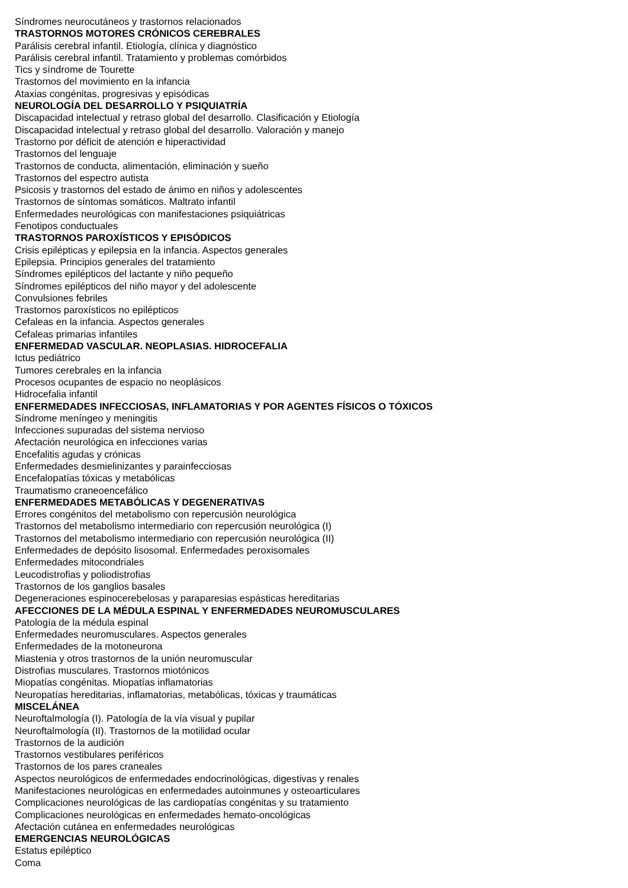Síndromes neurocutáneos y trastornos relacionados
TRASTORNOS MOTORES CRÓNICOS CEREBRALES
Parálisis cerebral infantil. Etiología, clínica y diagnóstico
Parálisis cerebral infantil. Tratamiento y problemas comórbidos
Tics y síndrome de Tourette
Trastornos del movimiento en la infancia
Ataxias congénitas, progresivas y episódicas
NEUROLOGÍA DEL DESARROLLO Y PSIQUIATRÍA
Discapacidad intelectual y retraso global del desarrollo. Clasificación y Etiología
Discapacidad intelectual y retraso global del desarrollo. Valoración y manejo
Trastorno por déficit de atención e hiperactividad
Trastornos del lenguaje
Trastornos de conducta, alimentación, eliminación y sueño
Trastornos del espectro autista
Psicosis y trastornos del estado de ánimo en niños y adolescentes
Trastornos de síntomas somáticos. Maltrato infantil
Enfermedades neurológicas con manifestaciones psiquiátricas
Fenotipos conductuales
TRASTORNOS PAROXÍSTICOS Y EPISÓDICOS
Crisis epilépticas y epilepsia en la infancia. Aspectos generales
Epilepsia. Principios generales del tratamiento
Síndromes epilépticos del lactante y niño pequeño
Síndromes epilépticos del niño mayor y del adolescente
Convulsiones febriles
Trastornos paroxísticos no epilépticos
Cefaleas en la infancia. Aspectos generales
Cefaleas primarias infantiles
ENFERMEDAD VASCULAR. NEOPLASIAS. HIDROCEFALIA
Ictus pediátrico
Tumores cerebrales en la infancia
Procesos ocupantes de espacio no neoplásicos
Hidrocefalia infantil
ENFERMEDADES INFECCIOSAS, INFLAMATORIAS Y POR AGENTES FÍSICOS O TÓXICOS
Síndrome meníngeo y meningitis
Infecciones supuradas del sistema nervioso
Afectación neurológica en infecciones varias
Encefalitis agudas y crónicas
Enfermedades desmielinizantes y parainfecciosas
Encefalopatías tóxicas y metabólicas
Traumatismo craneoencefálico
ENFERMEDADES METABÓLICAS Y DEGENERATIVAS
Errores congénitos del metabolismo con repercusión neurológica
Trastornos del metabolismo intermediario con repercusión neurológica (I)
Trastornos del metabolismo intermediario con repercusión neurológica (II)
Enfermedades de depósito lisosomal. Enfermedades peroxisomales
Enfermedades mitocondriales
Leucodistrofias y poliodistrofias
Trastornos de los ganglios basales
Degeneraciones espinocerebelosas y paraparesias espásticas hereditarias
AFECCIONES DE LA MÉDULA ESPINAL Y ENFERMEDADES NEUROMUSCULARES
Patología de la médula espinal
Enfermedades neuromusculares. Aspectos generales
Enfermedades de la motoneurona
Miastenia y otros trastornos de la unión neuromuscular
Distrofias musculares. Trastornos miotónicos
Miopatías congénitas. Miopatías inflamatorias
Neuropatías hereditarias, inflamatorias, metabólicas, tóxicas y traumáticas
MISCELÁNEA
Neuroftalmología (I). Patología de la vía visual y pupilar
Neuroftalmología (II). Trastornos de la motilidad ocular
Trastornos de la audición
Trastornos vestibulares periféricos
Trastornos de los pares craneales
Aspectos neurológicos de enfermedades endocrinológicas, digestivas y renales
Manifestaciones neurológicas en enfermedades autoinmunes y osteoarticulares
Complicaciones neurológicas de las cardiopatías congénitas y su tratamiento
Complicaciones neurológicas en enfermedades hemato-oncológicas
Afectación cutánea en enfermedades neurológicas
EMERGENCIAS NEUROLÓGICAS
Estatus epiléptico
Coma